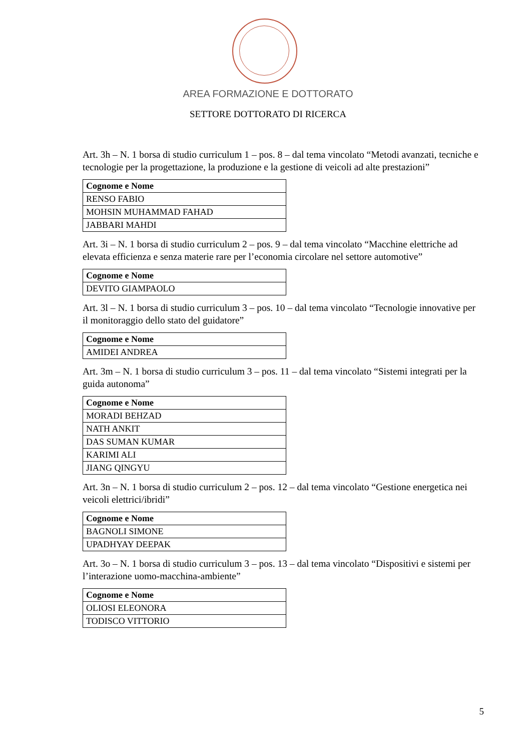AREA FORMAZIONE E DOTTORATO
SETTORE DOTTORATO DI RICERCA
Art. 3h – N. 1 borsa di studio curriculum 1 – pos. 8 – dal tema vincolato “Metodi avanzati, tecniche e tecnologie per la progettazione, la produzione e la gestione di veicoli ad alte prestazioni”
| Cognome e Nome |
| --- |
| RENSO FABIO |
| MOHSIN MUHAMMAD FAHAD |
| JABBARI MAHDI |
Art. 3i – N. 1 borsa di studio curriculum 2 – pos. 9 – dal tema vincolato “Macchine elettriche ad elevata efficienza e senza materie rare per l’economia circolare nel settore automotive”
| Cognome e Nome |
| --- |
| DEVITO GIAMPAOLO |
Art. 3l – N. 1 borsa di studio curriculum 3 – pos. 10 – dal tema vincolato “Tecnologie innovative per il monitoraggio dello stato del guidatore”
| Cognome e Nome |
| --- |
| AMIDEI ANDREA |
Art. 3m – N. 1 borsa di studio curriculum 3 – pos. 11 – dal tema vincolato “Sistemi integrati per la guida autonoma”
| Cognome e Nome |
| --- |
| MORADI BEHZAD |
| NATH ANKIT |
| DAS SUMAN KUMAR |
| KARIMI ALI |
| JIANG QINGYU |
Art. 3n – N. 1 borsa di studio curriculum 2 – pos. 12 – dal tema vincolato “Gestione energetica nei veicoli elettrici/ibridi”
| Cognome e Nome |
| --- |
| BAGNOLI SIMONE |
| UPADHYAY DEEPAK |
Art. 3o – N. 1 borsa di studio curriculum 3 – pos. 13 – dal tema vincolato “Dispositivi e sistemi per l’interazione uomo-macchina-ambiente”
| Cognome e Nome |
| --- |
| OLIOSI ELEONORA |
| TODISCO VITTORIO |
5